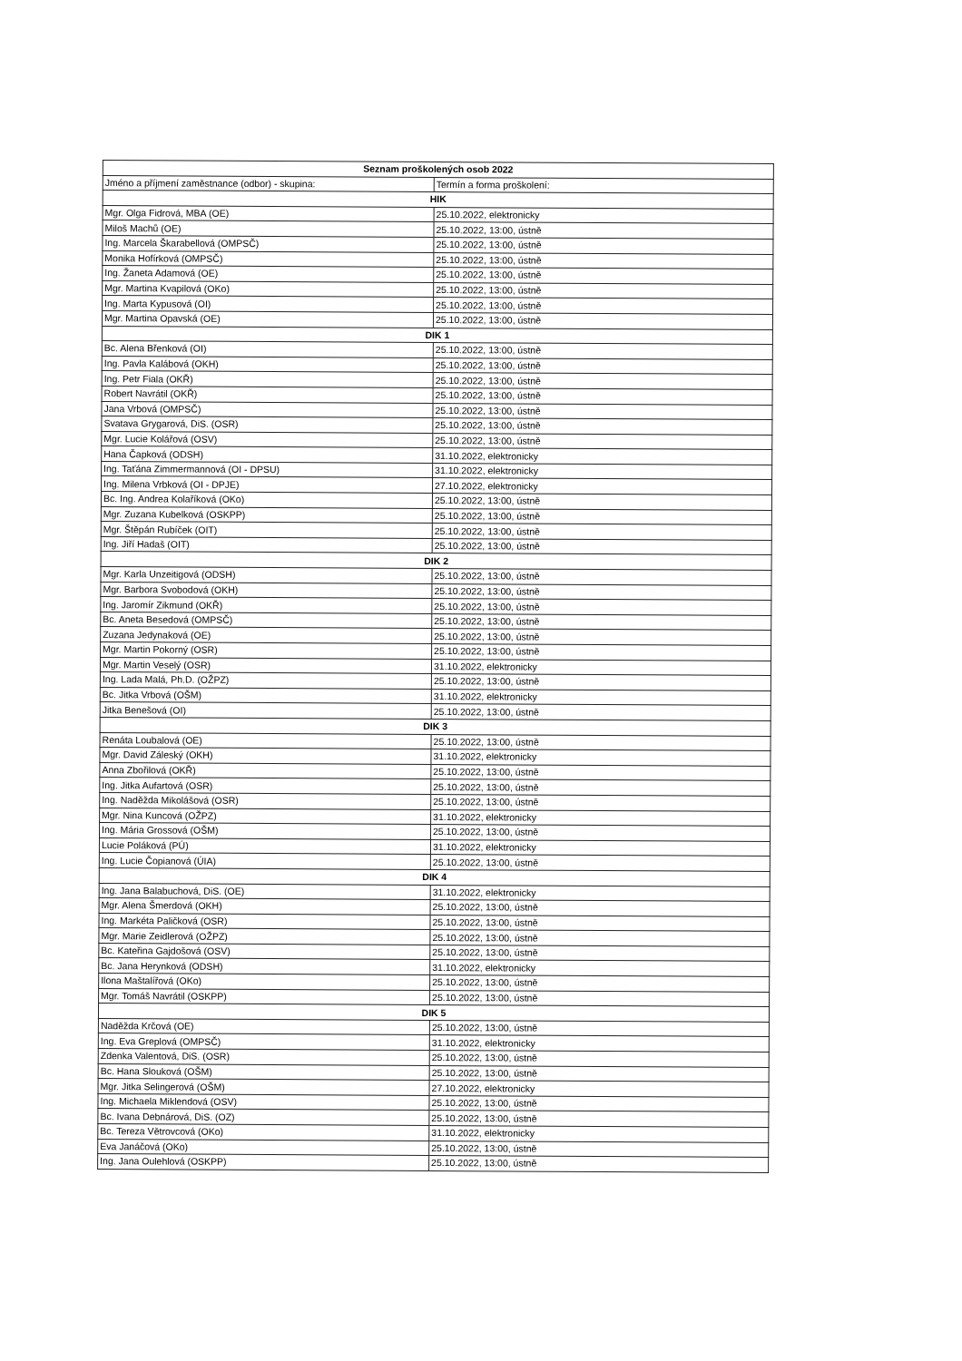| Seznam proškolených osob 2022 | |
| --- | --- |
| Jméno a příjmení zaměstnance (odbor) - skupina: | Termín a forma proškolení: |
| HIK | |
| Mgr. Olga Fidrová, MBA (OE) | 25.10.2022, elektronicky |
| Miloš Machů (OE) | 25.10.2022, 13:00, ústně |
| Ing. Marcela Škarabellová (OMPSČ) | 25.10.2022, 13:00, ústně |
| Monika Hofírková (OMPSČ) | 25.10.2022, 13:00, ústně |
| Ing. Žaneta Adamová (OE) | 25.10.2022, 13:00, ústně |
| Mgr. Martina Kvapilová (OKo) | 25.10.2022, 13:00, ústně |
| Ing. Marta Kypusová (OI) | 25.10.2022, 13:00, ústně |
| Mgr. Martina Opavská (OE) | 25.10.2022, 13:00, ústně |
| DIK 1 | |
| Bc. Alena Břenková (OI) | 25.10.2022, 13:00, ústně |
| Ing. Pavla Kalábová (OKH) | 25.10.2022, 13:00, ústně |
| Ing. Petr Fiala (OKŘ) | 25.10.2022, 13:00, ústně |
| Robert Navrátil (OKŘ) | 25.10.2022, 13:00, ústně |
| Jana Vrbová (OMPSČ) | 25.10.2022, 13:00, ústně |
| Svatava Grygarová, DiS. (OSR) | 25.10.2022, 13:00, ústně |
| Mgr. Lucie Kolářová (OSV) | 25.10.2022, 13:00, ústně |
| Hana Čapková (ODSH) | 31.10.2022, elektronicky |
| Ing. Taťána Zimmermannová (OI - DPSU) | 31.10.2022, elektronicky |
| Ing. Milena Vrbková (OI - DPJE) | 27.10.2022, elektronicky |
| Bc. Ing. Andrea Kolaříková (OKo) | 25.10.2022, 13:00, ústně |
| Mgr. Zuzana Kubelková (OSKPP) | 25.10.2022, 13:00, ústně |
| Mgr. Štěpán Rubíček (OIT) | 25.10.2022, 13:00, ústně |
| Ing. Jiří Hadaš (OIT) | 25.10.2022, 13:00, ústně |
| DIK 2 | |
| Mgr. Karla Unzeitigová (ODSH) | 25.10.2022, 13:00, ústně |
| Mgr. Barbora Svobodová (OKH) | 25.10.2022, 13:00, ústně |
| Ing. Jaromír Zikmund (OKŘ) | 25.10.2022, 13:00, ústně |
| Bc. Aneta Besedová (OMPSČ) | 25.10.2022, 13:00, ústně |
| Zuzana Jedynaková (OE) | 25.10.2022, 13:00, ústně |
| Mgr. Martin Pokorný (OSR) | 25.10.2022, 13:00, ústně |
| Mgr. Martin Veselý (OSR) | 31.10.2022, elektronicky |
| Ing. Lada Malá, Ph.D. (OŽPZ) | 25.10.2022, 13:00, ústně |
| Bc. Jitka Vrbová (OŠM) | 31.10.2022, elektronicky |
| Jitka Benešová (OI) | 25.10.2022, 13:00, ústně |
| DIK 3 | |
| Renáta Loubalová (OE) | 25.10.2022, 13:00, ústně |
| Mgr. David Záleský (OKH) | 31.10.2022, elektronicky |
| Anna Zbořilová (OKŘ) | 25.10.2022, 13:00, ústně |
| Ing. Jitka Aufartová (OSR) | 25.10.2022, 13:00, ústně |
| Ing. Naděžda Mikolášová (OSR) | 25.10.2022, 13:00, ústně |
| Mgr. Nina Kuncová (OŽPZ) | 31.10.2022, elektronicky |
| Ing. Mária Grossová (OŠM) | 25.10.2022, 13:00, ústně |
| Lucie Poláková (PÚ) | 31.10.2022, elektronicky |
| Ing. Lucie Čopianová (ÚIA) | 25.10.2022, 13:00, ústně |
| DIK 4 | |
| Ing. Jana Balabuchová, DiS. (OE) | 31.10.2022, elektronicky |
| Mgr. Alena Šmerdová (OKH) | 25.10.2022, 13:00, ústně |
| Ing. Markéta Paličková (OSR) | 25.10.2022, 13:00, ústně |
| Mgr. Marie Zeidlerová (OŽPZ) | 25.10.2022, 13:00, ústně |
| Bc. Kateřina Gajdošová (OSV) | 25.10.2022, 13:00, ústně |
| Bc. Jana Herynková (ODSH) | 31.10.2022, elektronicky |
| Ilona Maštalířová (OKo) | 25.10.2022, 13:00, ústně |
| Mgr. Tomáš Navrátil (OSKPP) | 25.10.2022, 13:00, ústně |
| DIK 5 | |
| Naděžda Krčová (OE) | 25.10.2022, 13:00, ústně |
| Ing. Eva Greplová (OMPSČ) | 31.10.2022, elektronicky |
| Zdenka Valentová, DiS. (OSR) | 25.10.2022, 13:00, ústně |
| Bc. Hana Slouková (OŠM) | 25.10.2022, 13:00, ústně |
| Mgr. Jitka Selingerová (OŠM) | 27.10.2022, elektronicky |
| Ing. Michaela Miklendová (OSV) | 25.10.2022, 13:00, ústně |
| Bc. Ivana Debnárová, DiS. (OZ) | 25.10.2022, 13:00, ústně |
| Bc. Tereza Větrovcová (OKo) | 31.10.2022, elektronicky |
| Eva Janáčová (OKo) | 25.10.2022, 13:00, ústně |
| Ing. Jana Oulehlová (OSKPP) | 25.10.2022, 13:00, ústně |